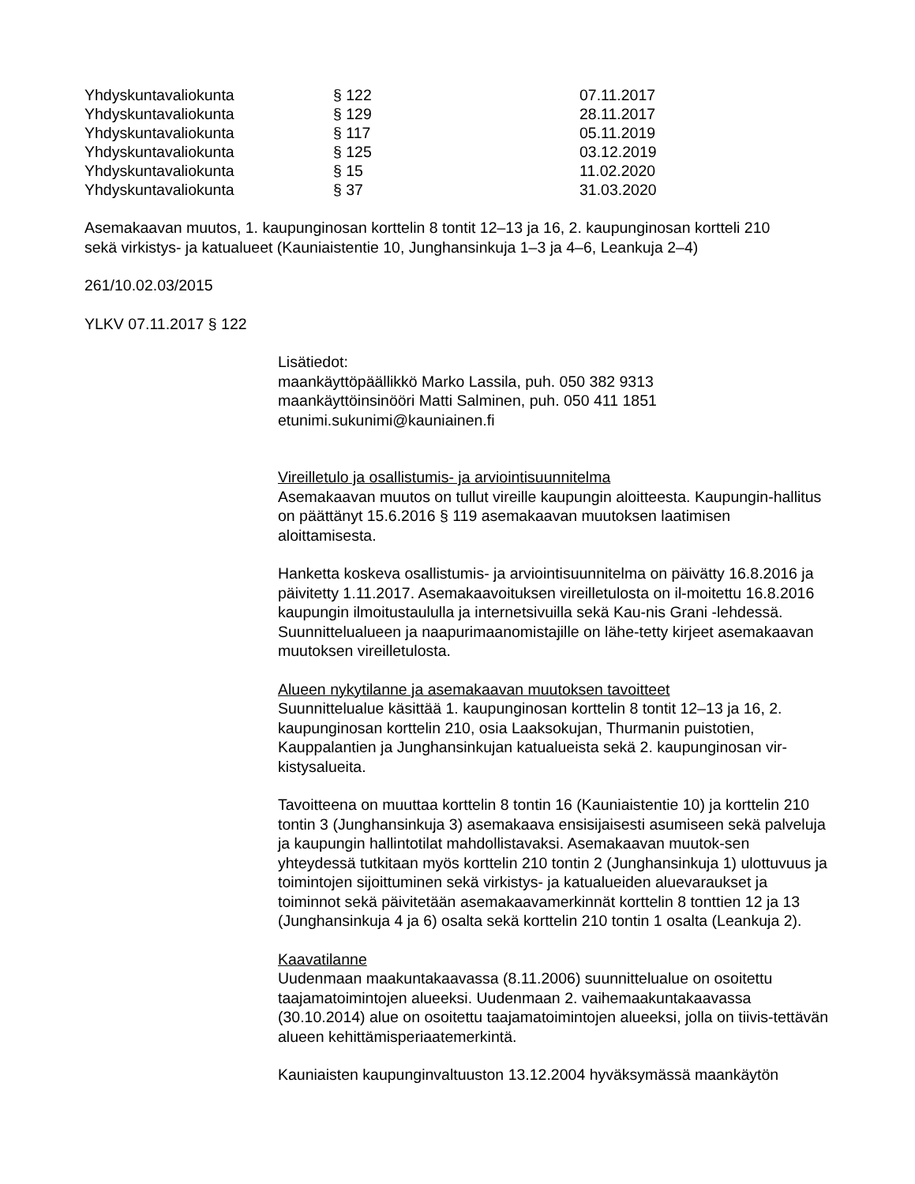| Yhdyskuntavaliokunta | § 122 | 07.11.2017 |
| Yhdyskuntavaliokunta | § 129 | 28.11.2017 |
| Yhdyskuntavaliokunta | § 117 | 05.11.2019 |
| Yhdyskuntavaliokunta | § 125 | 03.12.2019 |
| Yhdyskuntavaliokunta | § 15 | 11.02.2020 |
| Yhdyskuntavaliokunta | § 37 | 31.03.2020 |
Asemakaavan muutos, 1. kaupunginosan korttelin 8 tontit 12–13 ja 16, 2. kaupunginosan kortteli 210
sekä virkistys- ja katualueet (Kauniaistentie 10, Junghansinkuja 1–3 ja 4–6, Leankuja 2–4)
261/10.02.03/2015
YLKV 07.11.2017 § 122
Lisätiedot:
maankäyttöpäällikkö Marko Lassila, puh. 050 382 9313
maankäyttöinsinööri Matti Salminen, puh. 050 411 1851
etunimi.sukunimi@kauniainen.fi
Vireilletulo ja osallistumis- ja arviointisuunnitelma
Asemakaavan muutos on tullut vireille kaupungin aloitteesta. Kaupungin-hallitus on päättänyt 15.6.2016 § 119 asemakaavan muutoksen laatimisen aloittamisesta.
Hanketta koskeva osallistumis- ja arviointisuunnitelma on päivätty 16.8.2016 ja päivitetty 1.11.2017. Asemakaavoituksen vireilletulosta on il-moitettu 16.8.2016 kaupungin ilmoitustaululla ja internetsivuilla sekä Kau-nis Grani -lehdessä. Suunnittelualueen ja naapurimaanomistajille on lähe-tetty kirjeet asemakaavan muutoksen vireilletulosta.
Alueen nykytilanne ja asemakaavan muutoksen tavoitteet
Suunnittelualue käsittää 1. kaupunginosan korttelin 8 tontit 12–13 ja 16, 2. kaupunginosan korttelin 210, osia Laaksokujan, Thurmanin puistotien, Kauppalantien ja Junghansinkujan katualueista sekä 2. kaupunginosan vir-kistysalueita.
Tavoitteena on muuttaa korttelin 8 tontin 16 (Kauniaistentie 10) ja korttelin 210 tontin 3 (Junghansinkuja 3) asemakaava ensisijaisesti asumiseen sekä palveluja ja kaupungin hallintotilat mahdollistavaksi. Asemakaavan muutok-sen yhteydessä tutkitaan myös korttelin 210 tontin 2 (Junghansinkuja 1) ulottuvuus ja toimintojen sijoittuminen sekä virkistys- ja katualueiden aluevaraukset ja toiminnot sekä päivitetään asemakaavamerkinnät korttelin 8 tonttien 12 ja 13 (Junghansinkuja 4 ja 6) osalta sekä korttelin 210 tontin 1 osalta (Leankuja 2).
Kaavatilanne
Uudenmaan maakuntakaavassa (8.11.2006) suunnittelualue on osoitettu taajamatoimintojen alueeksi. Uudenmaan 2. vaihemaakuntakaavassa (30.10.2014) alue on osoitettu taajamatoimintojen alueeksi, jolla on tiivis-tettävän alueen kehittämisperiaatemerkintä.
Kauniaisten kaupunginvaltuuston 13.12.2004 hyväksymässä maankäytön